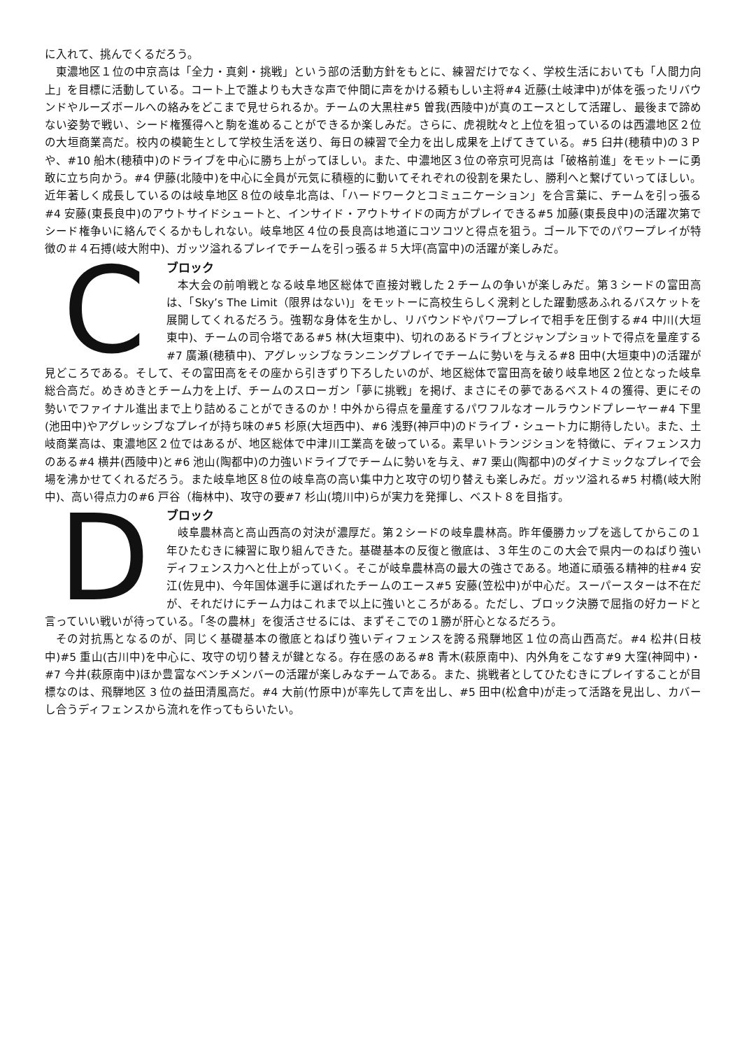に入れて、挑んでくるだろう。
東濃地区１位の中京高は「全力・真剣・挑戦」という部の活動方針をもとに、練習だけでなく、学校生活においても「人間力向上」を目標に活動している。コート上で誰よりも大きな声で仲間に声をかける頼もしい主将#4 近藤(土岐津中)が体を張ったリバウンドやルーズボールへの絡みをどこまで見せられるか。チームの大黒柱#5 曽我(西陵中)が真のエースとして活躍し、最後まで諦めない姿勢で戦い、シード権獲得へと駒を進めることができるか楽しみだ。さらに、虎視眈々と上位を狙っているのは西濃地区２位の大垣商業高だ。校内の模範生として学校生活を送り、毎日の練習で全力を出し成果を上げてきている。#5 臼井(穂積中)の３Ｐや、#10 船木(穂積中)のドライブを中心に勝ち上がってほしい。また、中濃地区３位の帝京可児高は「破格前進」をモットーに勇敢に立ち向かう。#4 伊藤(北陵中)を中心に全員が元気に積極的に動いてそれぞれの役割を果たし、勝利へと繋げていってほしい。近年著しく成長しているのは岐阜地区８位の岐阜北高は、「ハードワークとコミュニケーション」を合言葉に、チームを引っ張る#4 安藤(東長良中)のアウトサイドシュートと、インサイド・アウトサイドの両方がプレイできる#5 加藤(東長良中)の活躍次第でシード権争いに絡んでくるかもしれない。岐阜地区４位の長良高は地道にコツコツと得点を狙う。ゴール下でのパワープレイが特徴の＃４石搏(岐大附中)、ガッツ溢れるプレイでチームを引っ張る＃５大坪(高富中)の活躍が楽しみだ。
C
ブロック
本大会の前哨戦となる岐阜地区総体で直接対戦した２チームの争いが楽しみだ。第３シードの富田高は、「Sky’s The Limit（限界はない)」をモットーに高校生らしく溌剌とした躍動感あふれるバスケットを展開してくれるだろう。強靭な身体を生かし、リバウンドやパワープレイで相手を圧倒する#4 中川(大垣東中)、チームの司令塔である#5 林(大垣東中)、切れのあるドライブとジャンプショットで得点を量産する#7 廣瀬(穂積中)、アグレッシブなランニングプレイでチームに勢いを与える#8 田中(大垣東中)の活躍が見どころである。そして、その富田高をその座から引きずり下ろしたいのが、地区総体で富田高を破り岐阜地区２位となった岐阜総合高だ。めきめきとチーム力を上げ、チームのスローガン「夢に挑戦」を掲げ、まさにその夢であるベスト４の獲得、更にその勢いでファイナル進出まで上り詰めることができるのか！中外から得点を量産するパワフルなオールラウンドプレーヤー#4 下里(池田中)やアグレッシブなプレイが持ち味の#5 杉原(大垣西中)、#6 浅野(神戸中)のドライブ・シュート力に期待したい。また、土岐商業高は、東濃地区２位ではあるが、地区総体で中津川工業高を破っている。素早いトランジションを特徴に、ディフェンス力のある#4 横井(西陵中)と#6 池山(陶都中)の力強いドライブでチームに勢いを与え、#7 栗山(陶都中)のダイナミックなプレイで会場を沸かせてくれるだろう。また岐阜地区８位の岐阜高の高い集中力と攻守の切り替えも楽しみだ。ガッツ溢れる#5 村橋(岐大附中)、高い得点力の#6 戸谷（梅林中)、攻守の要#7 杉山(境川中)らが実力を発揮し、ベスト８を目指す。
D
ブロック
岐阜農林高と高山西高の対決が濃厚だ。第２シードの岐阜農林高。昨年優勝カップを逃してからこの１年ひたむきに練習に取り組んできた。基礎基本の反復と徹底は、３年生のこの大会で県内一のねばり強いディフェンス力へと仕上がっていく。そこが岐阜農林高の最大の強さである。地道に頑張る精神的柱#4 安江(佐見中)、今年国体選手に選ばれたチームのエース#5 安藤(笠松中)が中心だ。スーパースターは不在だが、それだけにチーム力はこれまで以上に強いところがある。ただし、ブロック決勝で屈指の好カードと言っていい戦いが待っている。「冬の農林」を復活させるには、まずそこでの１勝が肝心となるだろう。
その対抗馬となるのが、同じく基礎基本の徹底とねばり強いディフェンスを誇る飛騨地区１位の高山西高だ。#4 松井(日枝中)#5 重山(古川中)を中心に、攻守の切り替えが鍵となる。存在感のある#8 青木(萩原南中)、内外角をこなす#9 大窪(神岡中)・#7 今井(萩原南中)ほか豊富なベンチメンバーの活躍が楽しみなチームである。また、挑戦者としてひたむきにプレイすることが目標なのは、飛騨地区 3 位の益田清風高だ。#4 大前(竹原中)が率先して声を出し、#5 田中(松倉中)が走って活路を見出し、カバーし合うディフェンスから流れを作ってもらいたい。